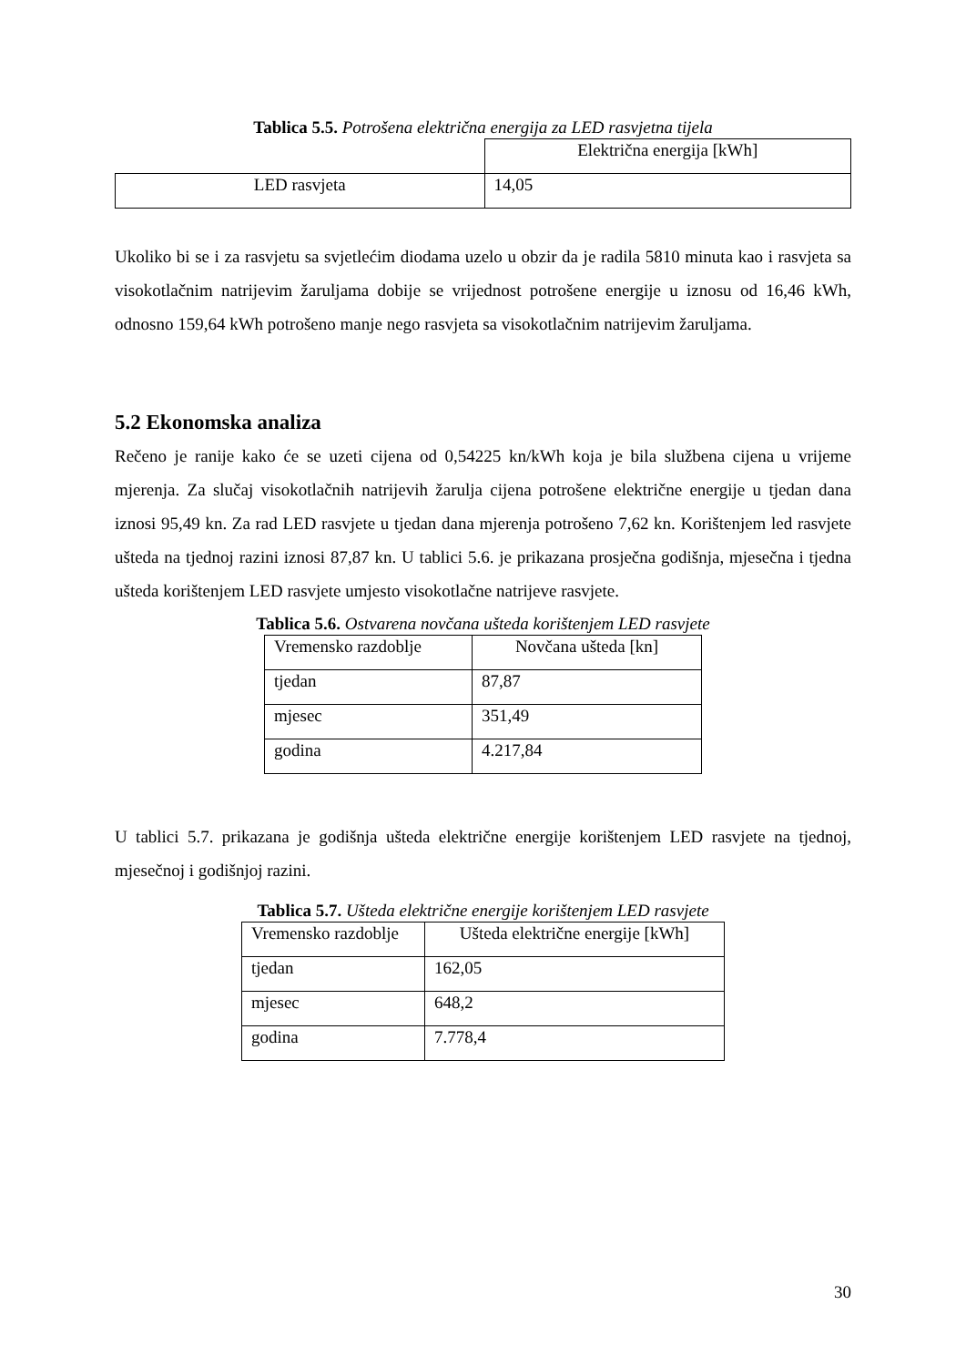Tablica 5.5. Potrošena električna energija za LED rasvjetna tijela
| | Električna energija [kWh] |
| LED rasvjeta | 14,05 |
Ukoliko bi se i za rasvjetu sa svjetlećim diodama uzelo u obzir da je radila 5810 minuta kao i rasvjeta sa visokotlačnim natrijevim žaruljama dobije se vrijednost potrošene energije u iznosu od 16,46 kWh, odnosno 159,64 kWh potrošeno manje nego rasvjeta sa visokotlačnim natrijevim žaruljama.
5.2 Ekonomska analiza
Rečeno je ranije kako će se uzeti cijena od 0,54225 kn/kWh koja je bila službena cijena u vrijeme mjerenja. Za slučaj visokotlačnih natrijevih žarulja cijena potrošene električne energije u tjedan dana iznosi 95,49 kn. Za rad LED rasvjete u tjedan dana mjerenja potrošeno 7,62 kn. Korištenjem led rasvjete ušteda na tjednoj razini iznosi 87,87 kn. U tablici 5.6. je prikazana prosječna godišnja, mjesečna i tjedna ušteda korištenjem LED rasvjete umjesto visokotlačne natrijeve rasvjete.
Tablica 5.6. Ostvarena novčana ušteda korištenjem LED rasvjete
| Vremensko razdoblje | Novčana ušteda [kn] |
| tjedan | 87,87 |
| mjesec | 351,49 |
| godina | 4.217,84 |
U tablici 5.7. prikazana je godišnja ušteda električne energije korištenjem LED rasvjete na tjednoj, mjesečnoj i godišnjoj razini.
Tablica 5.7. Ušteda električne energije korištenjem LED rasvjete
| Vremensko razdoblje | Ušteda električne energije [kWh] |
| tjedan | 162,05 |
| mjesec | 648,2 |
| godina | 7.778,4 |
30